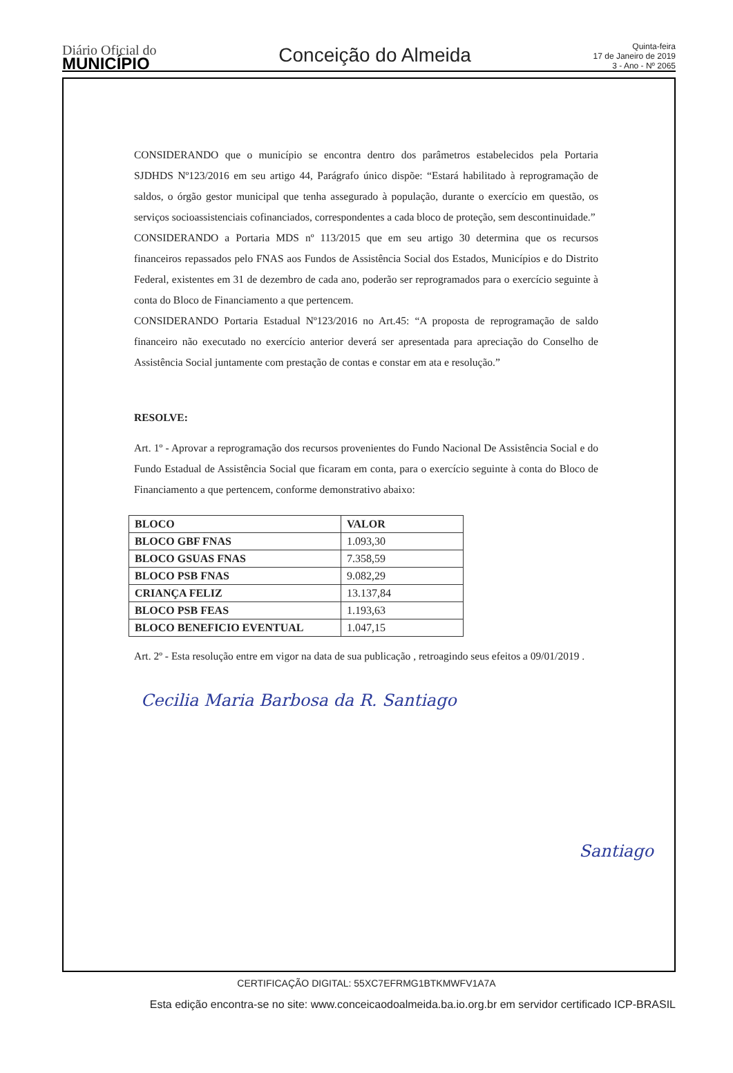Diário Oficial do
MUNICÍPIO
Conceição do Almeida
Quinta-feira
17 de Janeiro de 2019
3 - Ano - Nº 2065
CONSIDERANDO que o município se encontra dentro dos parâmetros estabelecidos pela Portaria SJDHDS Nº123/2016 em seu artigo 44, Parágrafo único dispõe: “Estará habilitado à reprogramação de saldos, o órgão gestor municipal que tenha assegurado à população, durante o exercício em questão, os serviços socioassistenciais cofinanciados, correspondentes a cada bloco de proteção, sem descontinuidade.”
CONSIDERANDO a Portaria MDS nº 113/2015 que em seu artigo 30 determina que os recursos financeiros repassados pelo FNAS aos Fundos de Assistência Social dos Estados, Municípios e do Distrito Federal, existentes em 31 de dezembro de cada ano, poderão ser reprogramados para o exercício seguinte à conta do Bloco de Financiamento a que pertencem.
CONSIDERANDO Portaria Estadual Nº123/2016 no Art.45: “A proposta de reprogramação de saldo financeiro não executado no exercício anterior deverá ser apresentada para apreciação do Conselho de Assistência Social juntamente com prestação de contas e constar em ata e resolução.”
RESOLVE:
Art. 1º - Aprovar a reprogramação dos recursos provenientes do Fundo Nacional De Assistência Social e do Fundo Estadual de Assistência Social que ficaram em conta, para o exercício seguinte à conta do Bloco de Financiamento a que pertencem, conforme demonstrativo abaixo:
| BLOCO | VALOR |
| --- | --- |
| BLOCO GBF FNAS | 1.093,30 |
| BLOCO GSUAS FNAS | 7.358,59 |
| BLOCO PSB FNAS | 9.082,29 |
| CRIANÇA FELIZ | 13.137,84 |
| BLOCO PSB FEAS | 1.193,63 |
| BLOCO BENEFICIO EVENTUAL | 1.047,15 |
Art. 2º - Esta resolução entre em vigor na data de sua publicação , retroagindo seus efeitos a 09/01/2019 .
Cecilia Maria Barbosa da R. Santiago
Santiago
CERTIFICAÇÃO DIGITAL: 55XC7EFRMG1BTKMWFV1A7A
Esta edição encontra-se no site: www.conceicaodoalmeida.ba.io.org.br em servidor certificado ICP-BRASIL